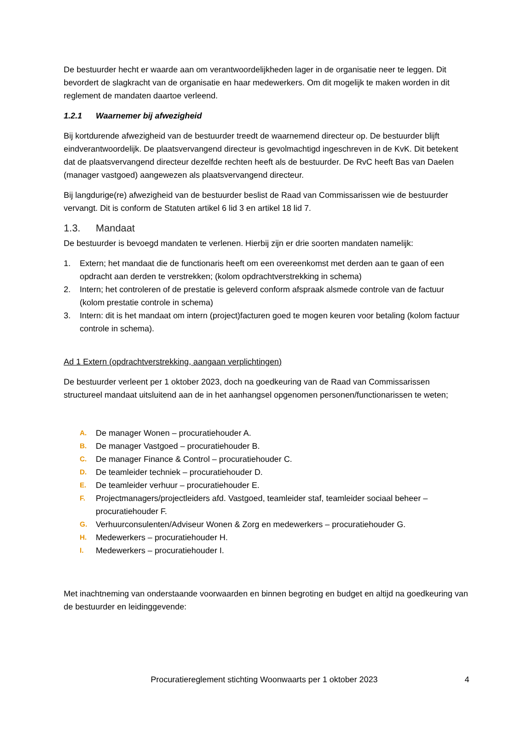De bestuurder hecht er waarde aan om verantwoordelijkheden lager in de organisatie neer te leggen. Dit bevordert de slagkracht van de organisatie en haar medewerkers. Om dit mogelijk te maken worden in dit reglement de mandaten daartoe verleend.
1.2.1 Waarnemer bij afwezigheid
Bij kortdurende afwezigheid van de bestuurder treedt de waarnemend directeur op. De bestuurder blijft eindverantwoordelijk. De plaatsvervangend directeur is gevolmachtigd ingeschreven in de KvK. Dit betekent dat de plaatsvervangend directeur dezelfde rechten heeft als de bestuurder. De RvC heeft Bas van Daelen (manager vastgoed) aangewezen als plaatsvervangend directeur.
Bij langdurige(re) afwezigheid van de bestuurder beslist de Raad van Commissarissen wie de bestuurder vervangt. Dit is conform de Statuten artikel 6 lid 3 en artikel 18 lid 7.
1.3. Mandaat
De bestuurder is bevoegd mandaten te verlenen. Hierbij zijn er drie soorten mandaten namelijk:
1. Extern; het mandaat die de functionaris heeft om een overeenkomst met derden aan te gaan of een opdracht aan derden te verstrekken; (kolom opdrachtverstrekking in schema)
2. Intern; het controleren of de prestatie is geleverd conform afspraak alsmede controle van de factuur (kolom prestatie controle in schema)
3. Intern: dit is het mandaat om intern (project)facturen goed te mogen keuren voor betaling (kolom factuur controle in schema).
Ad 1 Extern (opdrachtverstrekking, aangaan verplichtingen)
De bestuurder verleent per 1 oktober 2023, doch na goedkeuring van de Raad van Commissarissen structureel mandaat uitsluitend aan de in het aanhangsel opgenomen personen/functionarissen te weten;
A. De manager Wonen – procuratiehouder A.
B. De manager Vastgoed – procuratiehouder B.
C. De manager Finance & Control – procuratiehouder C.
D. De teamleider techniek – procuratiehouder D.
E. De teamleider verhuur – procuratiehouder E.
F. Projectmanagers/projectleiders afd. Vastgoed, teamleider staf, teamleider sociaal beheer – procuratiehouder F.
G. Verhuurconsulenten/Adviseur Wonen & Zorg en medewerkers – procuratiehouder G.
H. Medewerkers – procuratiehouder H.
I. Medewerkers – procuratiehouder I.
Met inachtneming van onderstaande voorwaarden en binnen begroting en budget en altijd na goedkeuring van de bestuurder en leidinggevende:
Procuratiereglement stichting Woonwaarts per 1 oktober 2023 4